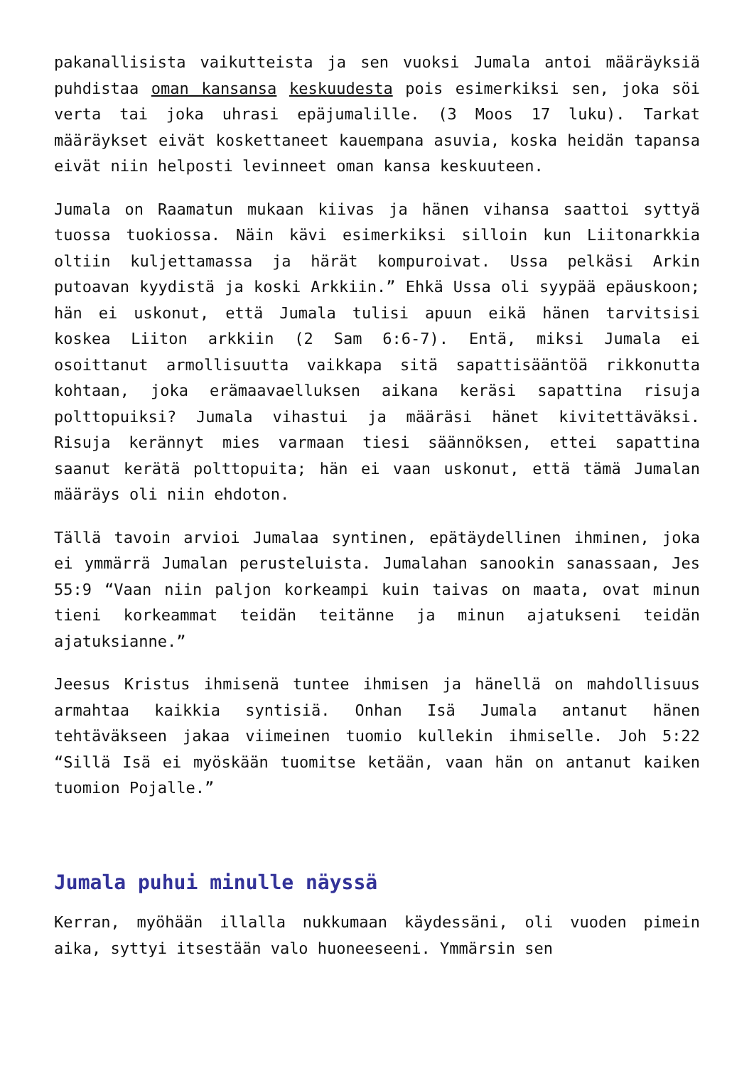pakanallisista vaikutteista ja sen vuoksi Jumala antoi määräyksiä puhdistaa oman kansansa keskuudesta pois esimerkiksi sen, joka söi verta tai joka uhrasi epäjumalille. (3 Moos 17 luku). Tarkat määräykset eivät koskettaneet kauempana asuvia, koska heidän tapansa eivät niin helposti levinneet oman kansa keskuuteen.
Jumala on Raamatun mukaan kiivas ja hänen vihansa saattoi syttyä tuossa tuokiossa. Näin kävi esimerkiksi silloin kun Liitonarkkia oltiin kuljettamassa ja härät kompuroivat. Ussa pelkäsi Arkin putoavan kyydistä ja koski Arkkiin.” Ehkä Ussa oli syypää epäuskoon; hän ei uskonut, että Jumala tulisi apuun eikä hänen tarvitsisi koskea Liiton arkkiin (2 Sam 6:6-7). Entä, miksi Jumala ei osoittanut armollisuutta vaikkapa sitä sapattisääntöä rikkonutta kohtaan, joka erämaavaelluksen aikana keräsi sapattina risuja polttopuiksi? Jumala vihastui ja määräsi hänet kivitettäväksi. Risuja kerännyt mies varmaan tiesi säännöksen, ettei sapattina saanut kerätä polttopuita; hän ei vaan uskonut, että tämä Jumalan määräys oli niin ehdoton.
Tällä tavoin arvioi Jumalaa syntinen, epätäydellinen ihminen, joka ei ymmärrä Jumalan perusteluista. Jumalahan sanookin sanassaan, Jes 55:9 “Vaan niin paljon korkeampi kuin taivas on maata, ovat minun tieni korkeammat teidän teitänne ja minun ajatukseni teidän ajatuksianne.”
Jeesus Kristus ihmisenä tuntee ihmisen ja hänellä on mahdollisuus armahtaa kaikkia syntisiä. Onhan Isä Jumala antanut hänen tehtäväkseen jakaa viimeinen tuomio kullekin ihmiselle. Joh 5:22 “Sillä Isä ei myöskään tuomitse ketään, vaan hän on antanut kaiken tuomion Pojalle.”
Jumala puhui minulle näyssä
Kerran, myöhään illalla nukkumaan käydessäni, oli vuoden pimein aika, syttyi itsestään valo huoneeseeni. Ymmärsin sen